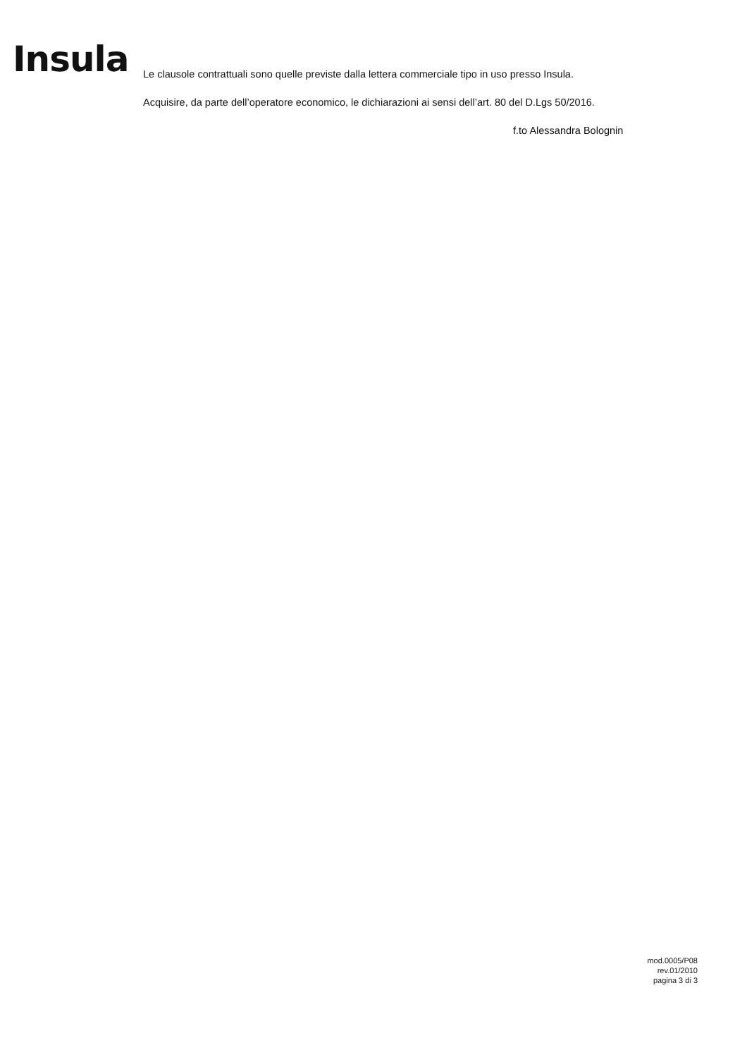Insula
Le clausole contrattuali sono quelle previste dalla lettera commerciale tipo in uso presso Insula.
Acquisire, da parte dell’operatore economico, le dichiarazioni ai sensi dell’art. 80 del D.Lgs 50/2016.
f.to Alessandra Bolognin
mod.0005/P08
rev.01/2010
pagina 3 di 3